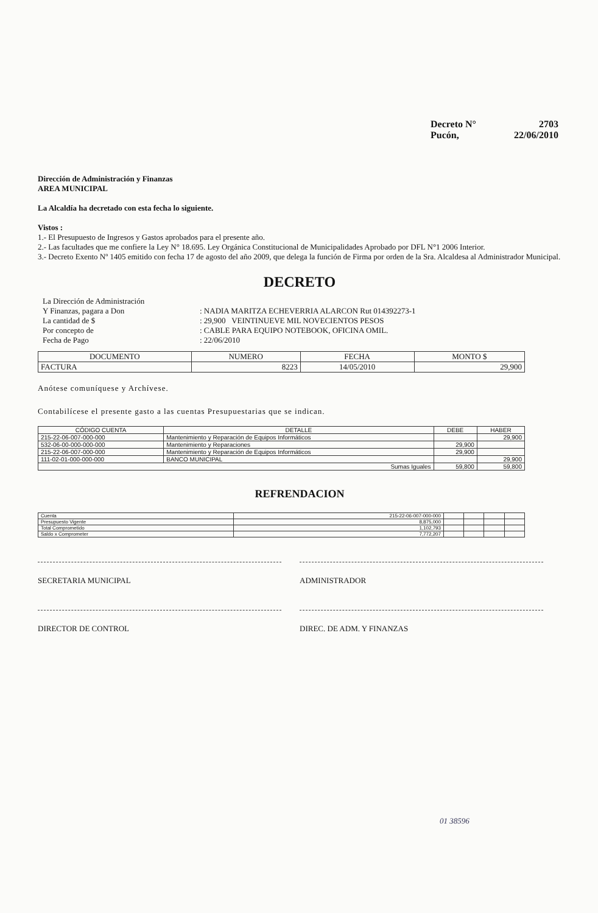Decreto N° 2703
Pucón, 22/06/2010
Dirección de Administración y Finanzas
AREA MUNICIPAL
La Alcaldía ha decretado con esta fecha lo siguiente.
Vistos :
1.- El Presupuesto de Ingresos y Gastos aprobados para el presente año.
2.- Las facultades que me confiere la Ley N° 18.695. Ley Orgánica Constitucional de Municipalidades Aprobado por DFL N°1 2006 Interior.
3.- Decreto Exento Nº 1405 emitido con fecha 17 de agosto del año 2009, que delega la función de Firma por orden de la Sra. Alcaldesa al Administrador Municipal.
DECRETO
| La Dirección de Administración | |
| Y Finanzas, pagara a Don | : NADIA MARITZA ECHEVERRIA ALARCON Rut 014392273-1 |
| La cantidad de $ | : 29,900 VEINTINUEVE MIL NOVECIENTOS PESOS |
| Por concepto de | : CABLE PARA EQUIPO NOTEBOOK, OFICINA OMIL. |
| Fecha de Pago | : 22/06/2010 |
| DOCUMENTO | NUMERO | FECHA | MONTO $ |
| --- | --- | --- | --- |
| FACTURA | 8223 | 14/05/2010 | 29,900 |
Anótese comuníquese y Archívese.
Contabilícese el presente gasto a las cuentas Presupuestarias que se indican.
| CÓDIGO CUENTA | DETALLE | DEBE | HABER |
| --- | --- | --- | --- |
| 215-22-06-007-000-000 | Mantenimiento y Reparación de Equipos Informáticos | | 29,900 |
| 532-06-00-000-000-000 | Mantenimiento y Reparaciones | 29,900 | |
| 215-22-06-007-000-000 | Mantenimiento y Reparación de Equipos Informáticos | 29,900 | |
| 111-02-01-000-000-000 | BANCO MUNICIPAL | | 29,900 |
| Sumas Iguales | | 59,800 | 59,800 |
REFRENDACION
| Cuenta | 215-22-06-007-000-000 | | | | |
| Presupuesto Vigente | 8,875,000 | | | | |
| Total Comprometido | 1,102,793 | | | | |
| Saldo x Comprometer | 7,772,207 | | | | |
SECRETARIA MUNICIPAL ADMINISTRADOR
DIRECTOR DE CONTROL DIREC. DE ADM. Y FINANZAS
01 38596